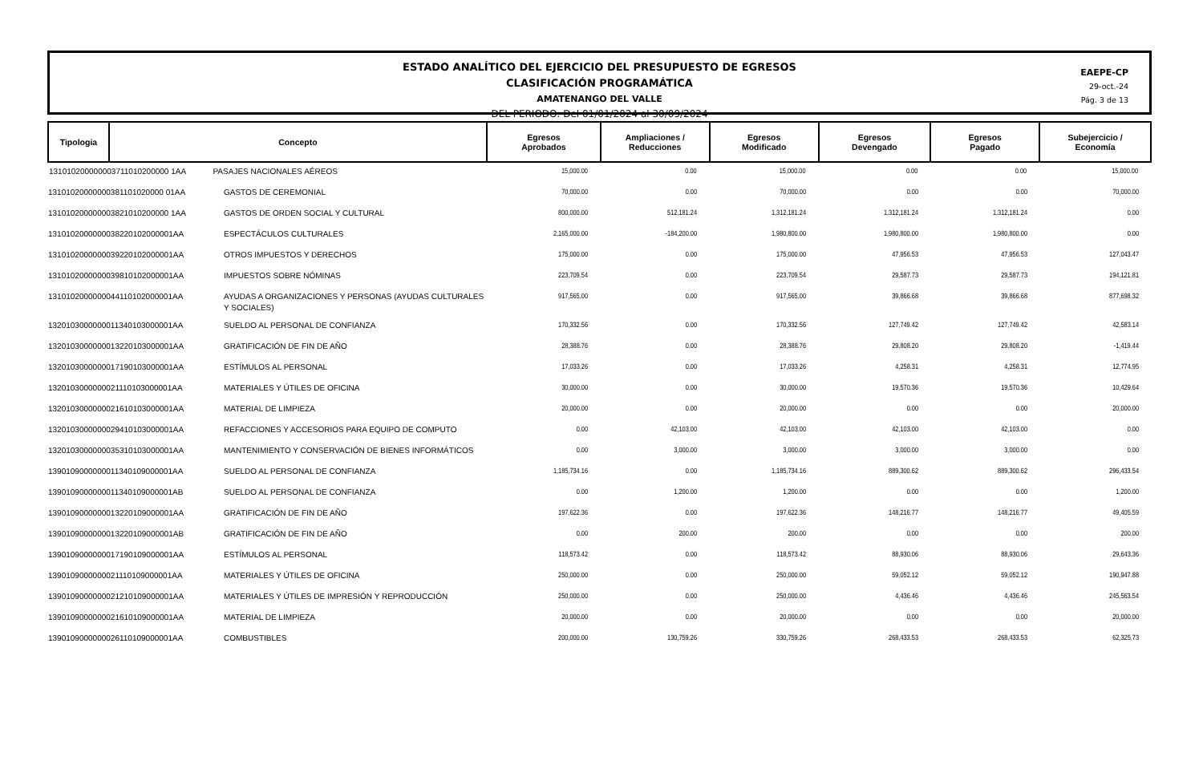ESTADO ANALÍTICO DEL EJERCICIO DEL PRESUPUESTO DE EGRESOS
CLASIFICACIÓN PROGRAMÁTICA
AMATENANGO DEL VALLE
DEL PERIODO: Del 01/01/2024 al 30/09/2024
EAEPE-CP
29-oct.-24
Pág. 3 de 13
| Tipologia | Concepto | Egresos Aprobados | Ampliaciones / Reducciones | Egresos Modificado | Egresos Devengado | Egresos Pagado | Subejercicio / Economía |
| --- | --- | --- | --- | --- | --- | --- | --- |
| 131010200000003711010200000 1AA PASAJES NACIONALES AÉREOS | | 15,000.00 | 0.00 | 15,000.00 | 0.00 | 0.00 | 15,000.00 |
| 13101020000000381101020000 01AA | GASTOS DE CEREMONIAL | 70,000.00 | 0.00 | 70,000.00 | 0.00 | 0.00 | 70,000.00 |
| 131010200000003821010200000 1AA | GASTOS DE ORDEN SOCIAL Y CULTURAL | 800,000.00 | 512,181.24 | 1,312,181.24 | 1,312,181.24 | 1,312,181.24 | 0.00 |
| 1310102000000038220102000001AA | ESPECTÁCULOS CULTURALES | 2,165,000.00 | -184,200.00 | 1,980,800.00 | 1,980,800.00 | 1,980,800.00 | 0.00 |
| 1310102000000039220102000001AA | OTROS IMPUESTOS Y DERECHOS | 175,000.00 | 0.00 | 175,000.00 | 47,956.53 | 47,956.53 | 127,043.47 |
| 1310102000000039810102000001AA | IMPUESTOS SOBRE NÓMINAS | 223,709.54 | 0.00 | 223,709.54 | 29,587.73 | 29,587.73 | 194,121.81 |
| 1310102000000044110102000001AA | AYUDAS A ORGANIZACIONES Y PERSONAS (AYUDAS CULTURALES Y SOCIALES) | 917,565.00 | 0.00 | 917,565.00 | 39,866.68 | 39,866.68 | 877,698.32 |
| 1320103000000011340103000001AA | SUELDO AL PERSONAL DE CONFIANZA | 170,332.56 | 0.00 | 170,332.56 | 127,749.42 | 127,749.42 | 42,583.14 |
| 1320103000000013220103000001AA | GRATIFICACIÓN DE FIN DE AÑO | 28,388.76 | 0.00 | 28,388.76 | 29,808.20 | 29,808.20 | -1,419.44 |
| 1320103000000017190103000001AA | ESTÍMULOS AL PERSONAL | 17,033.26 | 0.00 | 17,033.26 | 4,258.31 | 4,258.31 | 12,774.95 |
| 1320103000000021110103000001AA | MATERIALES Y ÚTILES DE OFICINA | 30,000.00 | 0.00 | 30,000.00 | 19,570.36 | 19,570.36 | 10,429.64 |
| 1320103000000021610103000001AA | MATERIAL DE LIMPIEZA | 20,000.00 | 0.00 | 20,000.00 | 0.00 | 0.00 | 20,000.00 |
| 1320103000000029410103000001AA | REFACCIONES Y ACCESORIOS PARA EQUIPO DE COMPUTO | 0.00 | 42,103.00 | 42,103.00 | 42,103.00 | 42,103.00 | 0.00 |
| 1320103000000035310103000001AA | MANTENIMIENTO Y CONSERVACIÓN DE BIENES INFORMÁTICOS | 0.00 | 3,000.00 | 3,000.00 | 3,000.00 | 3,000.00 | 0.00 |
| 1390109000000011340109000001AA | SUELDO AL PERSONAL DE CONFIANZA | 1,185,734.16 | 0.00 | 1,185,734.16 | 889,300.62 | 889,300.62 | 296,433.54 |
| 1390109000000011340109000001AB | SUELDO AL PERSONAL DE CONFIANZA | 0.00 | 1,200.00 | 1,200.00 | 0.00 | 0.00 | 1,200.00 |
| 1390109000000013220109000001AA | GRATIFICACIÓN DE FIN DE AÑO | 197,622.36 | 0.00 | 197,622.36 | 148,216.77 | 148,216.77 | 49,405.59 |
| 1390109000000013220109000001AB | GRATIFICACIÓN DE FIN DE AÑO | 0.00 | 200.00 | 200.00 | 0.00 | 0.00 | 200.00 |
| 1390109000000017190109000001AA | ESTÍMULOS AL PERSONAL | 118,573.42 | 0.00 | 118,573.42 | 88,930.06 | 88,930.06 | 29,643.36 |
| 1390109000000021110109000001AA | MATERIALES Y ÚTILES DE OFICINA | 250,000.00 | 0.00 | 250,000.00 | 59,052.12 | 59,052.12 | 190,947.88 |
| 1390109000000021210109000001AA | MATERIALES Y ÚTILES DE IMPRESIÓN Y REPRODUCCIÓN | 250,000.00 | 0.00 | 250,000.00 | 4,436.46 | 4,436.46 | 245,563.54 |
| 1390109000000021610109000001AA | MATERIAL DE LIMPIEZA | 20,000.00 | 0.00 | 20,000.00 | 0.00 | 0.00 | 20,000.00 |
| 1390109000000026110109000001AA | COMBUSTIBLES | 200,000.00 | 130,759.26 | 330,759.26 | 268,433.53 | 268,433.53 | 62,325.73 |